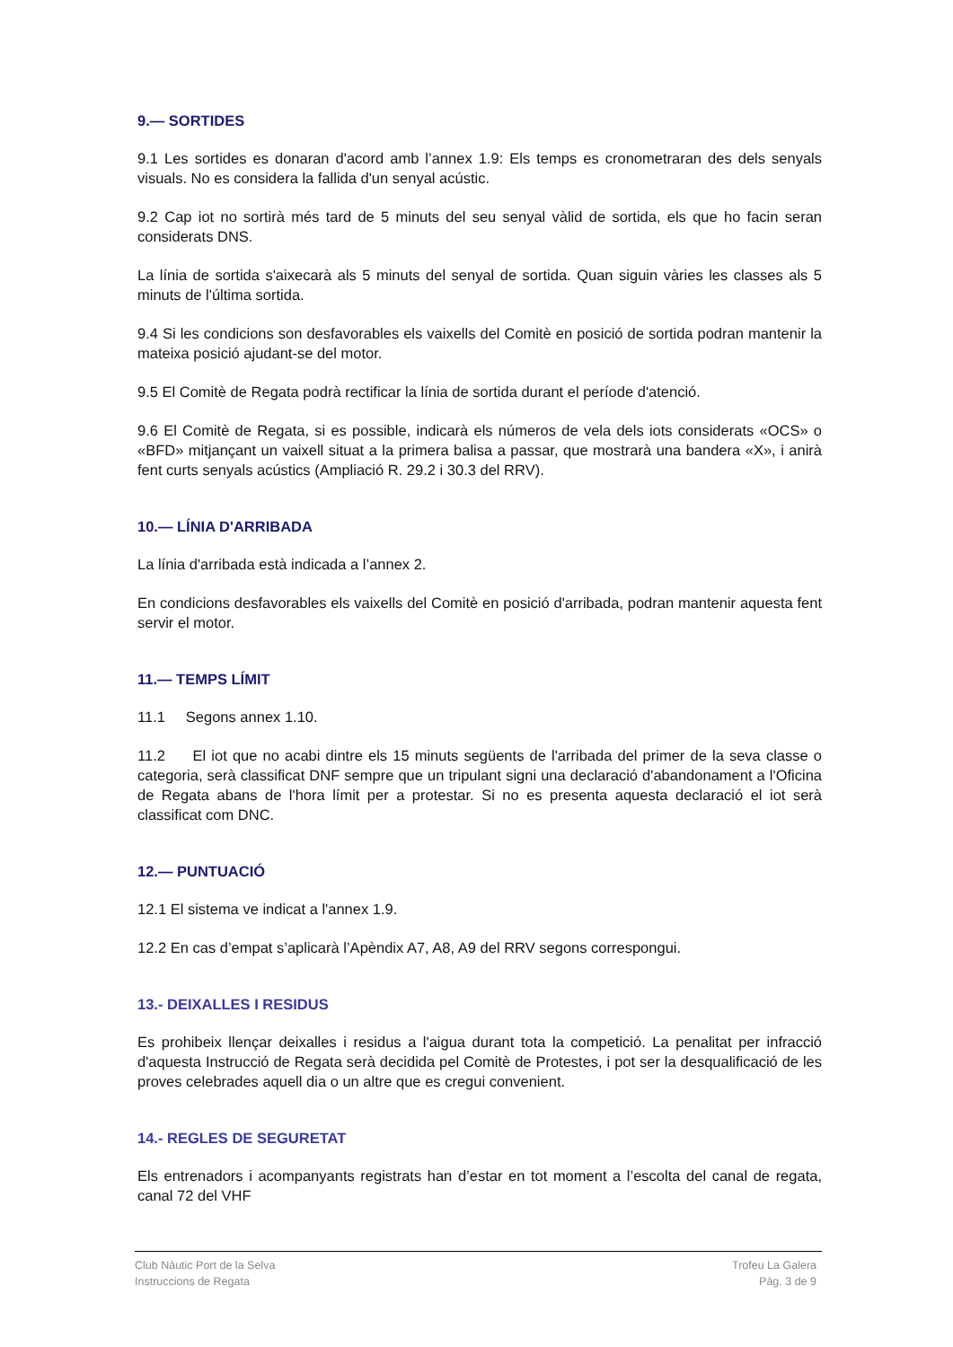9.— SORTIDES
9.1 Les sortides es donaran d'acord amb l’annex 1.9: Els temps es cronometraran des dels senyals visuals. No es considera la fallida d'un senyal acústic.
9.2 Cap iot no sortirà més tard de 5 minuts del seu senyal vàlid de sortida, els que ho facin seran considerats DNS.
La línia de sortida s'aixecarà als 5 minuts del senyal de sortida. Quan siguin vàries les classes als 5 minuts de l'última sortida.
9.4 Si les condicions son desfavorables els vaixells del Comitè en posició de sortida podran mantenir la mateixa posició ajudant-se del motor.
9.5 El Comitè de Regata podrà rectificar la línia de sortida durant el període d'atenció.
9.6 El Comitè de Regata, si es possible, indicarà els números de vela dels iots considerats «OCS» o «BFD» mitjançant un vaixell situat a la primera balisa a passar, que mostrarà una bandera «X», i anirà fent curts senyals acústics (Ampliació R. 29.2 i 30.3 del RRV).
10.— LÍNIA D'ARRIBADA
La línia d'arribada està indicada a l’annex 2.
En condicions desfavorables els vaixells del Comitè en posició d'arribada, podran mantenir aquesta fent servir el motor.
11.— TEMPS LÍMIT
11.1 Segons annex 1.10.
11.2 El iot que no acabi dintre els 15 minuts següents de l'arribada del primer de la seva classe o categoria, serà classificat DNF sempre que un tripulant signi una declaració d'abandonament a l'Oficina de Regata abans de l'hora límit per a protestar. Si no es presenta aquesta declaració el iot serà classificat com DNC.
12.— PUNTUACIÓ
12.1 El sistema ve indicat a l'annex 1.9.
12.2 En cas d’empat s’aplicarà l’Apèndix A7, A8, A9 del RRV segons correspongui.
13.- DEIXALLES I RESIDUS
Es prohibeix llençar deixalles i residus a l'aigua durant tota la competició. La penalitat per infracció d'aquesta Instrucció de Regata serà decidida pel Comitè de Protestes, i pot ser la desqualificació de les proves celebrades aquell dia o un altre que es cregui convenient.
14.- REGLES DE SEGURETAT
Els entrenadors i acompanyants registrats han d’estar en tot moment a l’escolta del canal de regata, canal 72 del VHF
Club Nàutic Port de la Selva
Instruccions de Regata
Trofeu La Galera
Pàg. 3 de 9